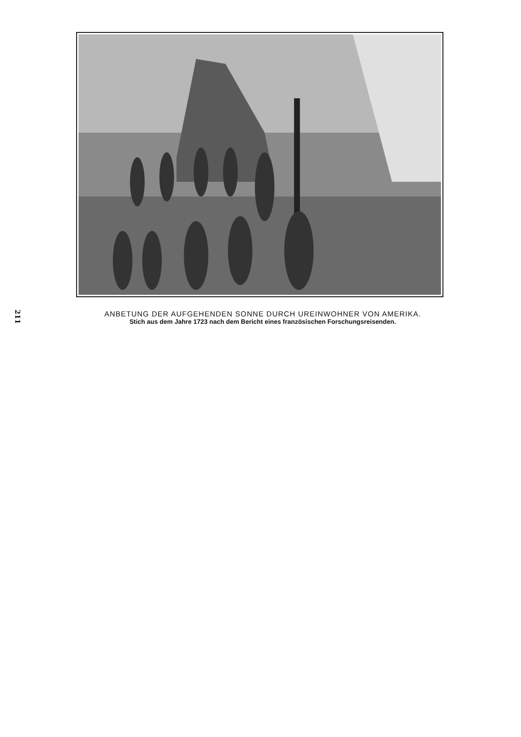211
ANBETUNG DER AUFGEHENDEN SONNE DURCH UREINWOHNER VON AMERIKA.
Stich aus dem Jahre 1723 nach dem Bericht eines französischen Forschungsreisenden.